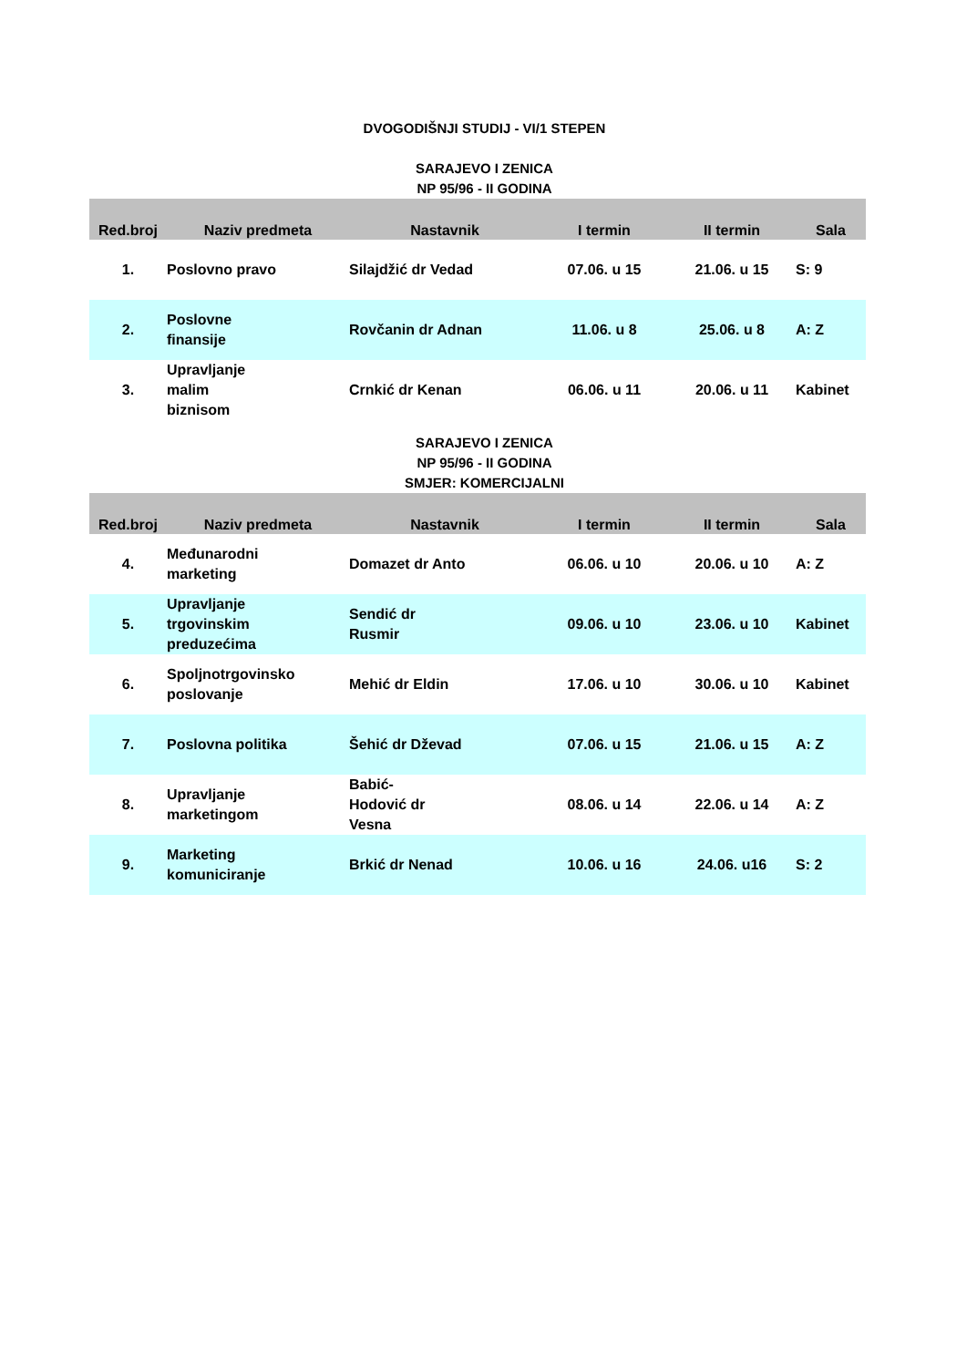DVOGODIŠNJI STUDIJ - VI/1 STEPEN
SARAJEVO I ZENICA
NP 95/96 - II GODINA
| Red.broj | Naziv predmeta | Nastavnik | I termin | II termin | Sala |
| --- | --- | --- | --- | --- | --- |
| 1. | Poslovno pravo | Silajdžić dr Vedad | 07.06. u 15 | 21.06. u 15 | S: 9 |
| 2. | Poslovne finansije | Rovčanin dr Adnan | 11.06. u 8 | 25.06. u 8 | A: Z |
| 3. | Upravljanje malim biznisom | Crnkić dr Kenan | 06.06. u 11 | 20.06. u 11 | Kabinet |
SARAJEVO I ZENICA
NP 95/96 - II GODINA
SMJER: KOMERCIJALNI
| Red.broj | Naziv predmeta | Nastavnik | I termin | II termin | Sala |
| --- | --- | --- | --- | --- | --- |
| 4. | Međunarodni marketing | Domazet dr Anto | 06.06. u 10 | 20.06. u 10 | A: Z |
| 5. | Upravljanje trgovinskim preduzećima | Sendić dr Rusmir | 09.06. u 10 | 23.06. u 10 | Kabinet |
| 6. | Spoljnotrgovinsko poslovanje | Mehić dr Eldin | 17.06. u 10 | 30.06. u 10 | Kabinet |
| 7. | Poslovna politika | Šehić dr Dževad | 07.06. u 15 | 21.06. u 15 | A: Z |
| 8. | Upravljanje marketingom | Babić- Hodović dr Vesna | 08.06. u 14 | 22.06. u 14 | A: Z |
| 9. | Marketing komuniciranje | Brkić dr Nenad | 10.06. u 16 | 24.06. u16 | S: 2 |